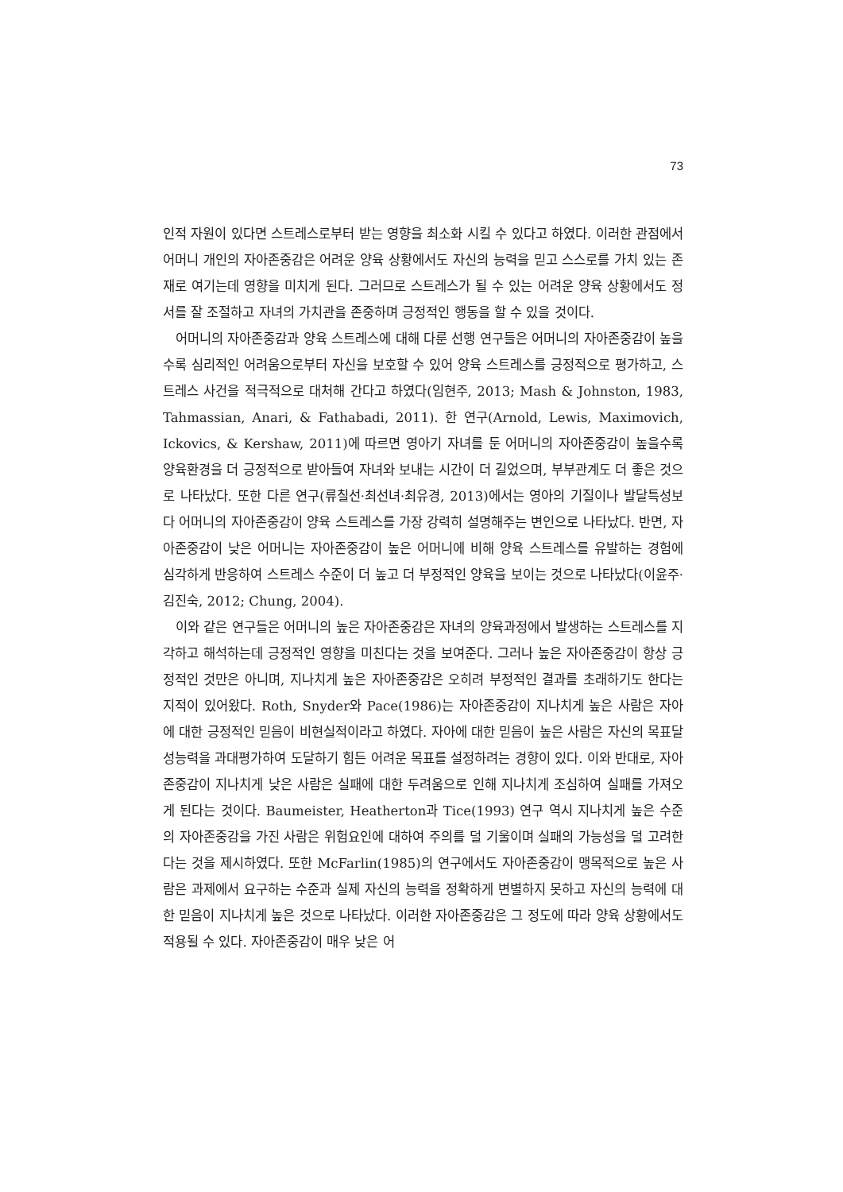73
인적 자원이 있다면 스트레스로부터 받는 영향을 최소화 시킬 수 있다고 하였다. 이러한 관점에서 어머니 개인의 자아존중감은 어려운 양육 상황에서도 자신의 능력을 믿고 스스로를 가치 있는 존재로 여기는데 영향을 미치게 된다. 그러므로 스트레스가 될 수 있는 어려운 양육 상황에서도 정서를 잘 조절하고 자녀의 가치관을 존중하며 긍정적인 행동을 할 수 있을 것이다.
어머니의 자아존중감과 양육 스트레스에 대해 다룬 선행 연구들은 어머니의 자아존중감이 높을수록 심리적인 어려움으로부터 자신을 보호할 수 있어 양육 스트레스를 긍정적으로 평가하고, 스트레스 사건을 적극적으로 대처해 간다고 하였다(임현주, 2013; Mash & Johnston, 1983, Tahmassian, Anari, & Fathabadi, 2011). 한 연구(Arnold, Lewis, Maximovich, Ickovics, & Kershaw, 2011)에 따르면 영아기 자녀를 둔 어머니의 자아존중감이 높을수록 양육환경을 더 긍정적으로 받아들여 자녀와 보내는 시간이 더 길었으며, 부부관계도 더 좋은 것으로 나타났다. 또한 다른 연구(류칠선·최선녀·최유경, 2013)에서는 영아의 기질이나 발달특성보다 어머니의 자아존중감이 양육 스트레스를 가장 강력히 설명해주는 변인으로 나타났다. 반면, 자아존중감이 낮은 어머니는 자아존중감이 높은 어머니에 비해 양육 스트레스를 유발하는 경험에 심각하게 반응하여 스트레스 수준이 더 높고 더 부정적인 양육을 보이는 것으로 나타났다(이윤주·김진숙, 2012; Chung, 2004).
이와 같은 연구들은 어머니의 높은 자아존중감은 자녀의 양육과정에서 발생하는 스트레스를 지각하고 해석하는데 긍정적인 영향을 미친다는 것을 보여준다. 그러나 높은 자아존중감이 항상 긍정적인 것만은 아니며, 지나치게 높은 자아존중감은 오히려 부정적인 결과를 초래하기도 한다는 지적이 있어왔다. Roth, Snyder와 Pace(1986)는 자아존중감이 지나치게 높은 사람은 자아에 대한 긍정적인 믿음이 비현실적이라고 하였다. 자아에 대한 믿음이 높은 사람은 자신의 목표달성능력을 과대평가하여 도달하기 힘든 어려운 목표를 설정하려는 경향이 있다. 이와 반대로, 자아존중감이 지나치게 낮은 사람은 실패에 대한 두려움으로 인해 지나치게 조심하여 실패를 가져오게 된다는 것이다. Baumeister, Heatherton과 Tice(1993) 연구 역시 지나치게 높은 수준의 자아존중감을 가진 사람은 위험요인에 대하여 주의를 덜 기울이며 실패의 가능성을 덜 고려한다는 것을 제시하였다. 또한 McFarlin(1985)의 연구에서도 자아존중감이 맹목적으로 높은 사람은 과제에서 요구하는 수준과 실제 자신의 능력을 정확하게 변별하지 못하고 자신의 능력에 대한 믿음이 지나치게 높은 것으로 나타났다. 이러한 자아존중감은 그 정도에 따라 양육 상황에서도 적용될 수 있다. 자아존중감이 매우 낮은 어